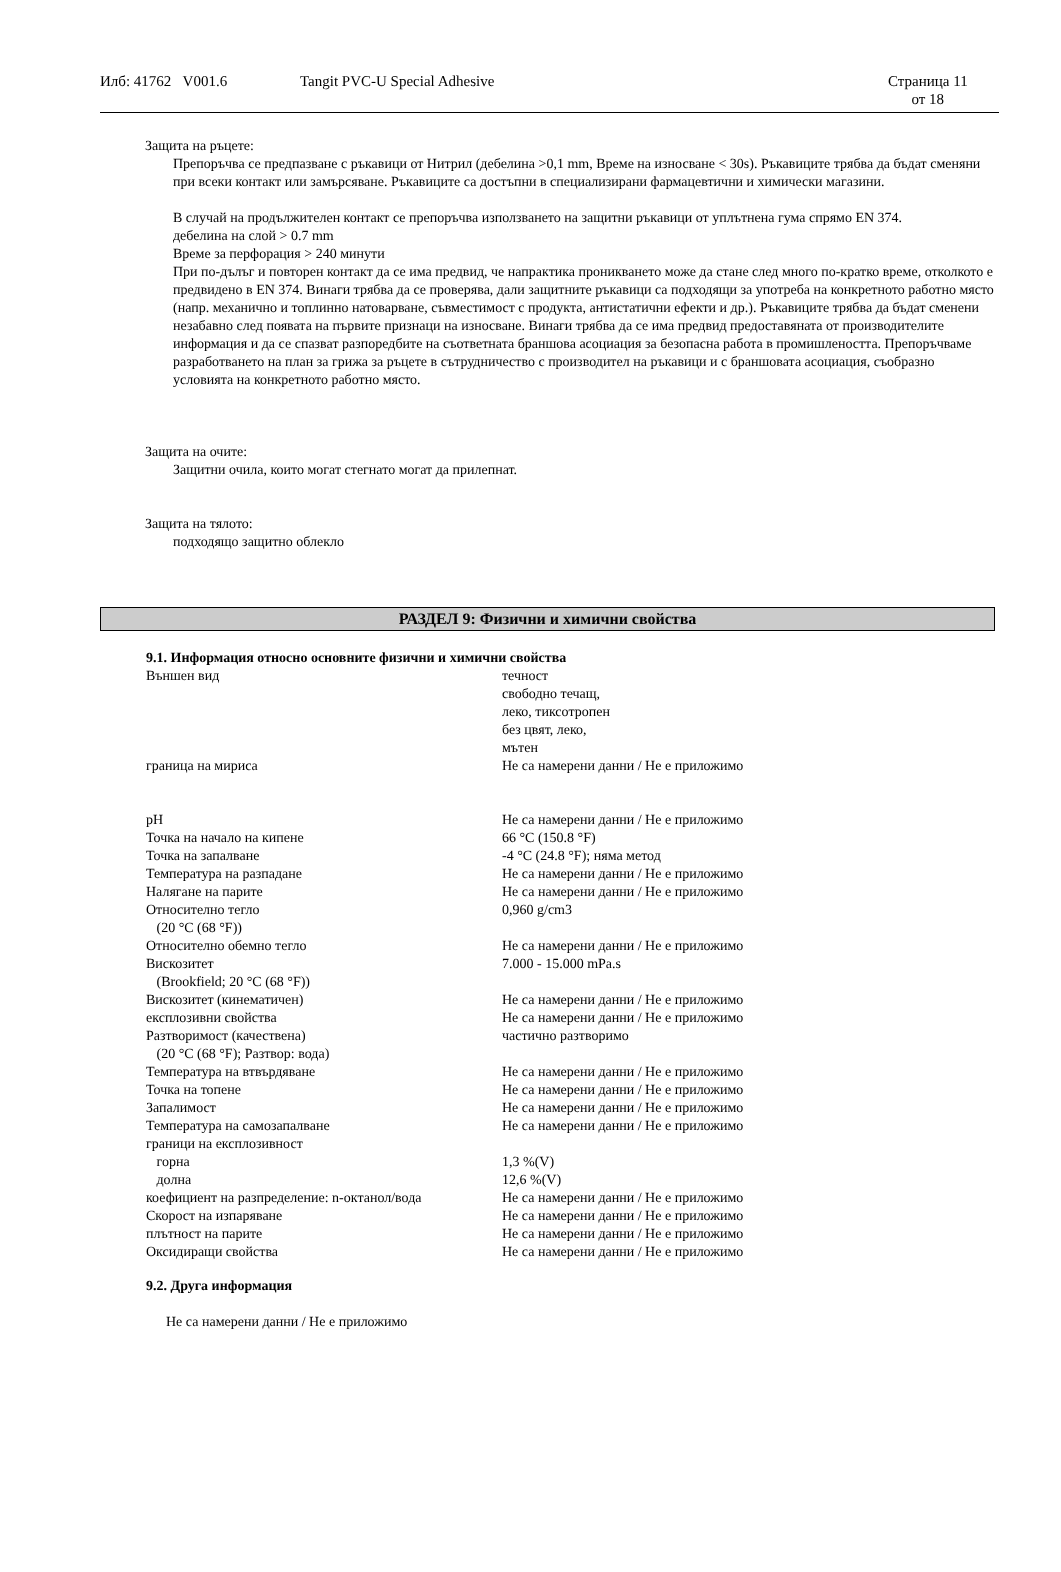Илб: 41762 V001.6 Tangit PVC-U Special Adhesive Страница 11
от 18
Защита на ръцете:
Препоръчва се предпазване с ръкавици от Нитрил (дебелина >0,1 mm, Време на износване < 30s). Ръкавиците трябва да бъдат сменяни при всеки контакт или замърсяване. Ръкавиците са достъпни в специализирани фармацевтични и химически магазини.
В случай на продължителен контакт се препоръчва използването на защитни ръкавици от уплътнена гума спрямо EN 374.
дебелина на слой > 0.7 mm
Време за перфорация > 240 минути
При по-дълъг и повторен контакт да се има предвид, че напрактика проникването може да стане след много по-кратко време, отколкото е предвидено в EN 374. Винаги трябва да се проверява, дали защитните ръкавици са подходящи за употреба на конкретното работно място (напр. механично и топлинно натоварване, съвместимост с продукта, антистатични ефекти и др.). Ръкавиците трябва да бъдат сменени незабавно след появата на първите признаци на износване. Винаги трябва да се има предвид предоставяната от производителите информация и да се спазват разпоредбите на съответната браншова асоциация за безопасна работа в промишлеността. Препоръчваме разработването на план за грижа за ръцете в сътрудничество с производител на ръкавици и с браншовата асоциация, съобразно условията на конкретното работно място.
Защита на очите:
Защитни очила, които могат стегнато могат да прилепнат.
Защита на тялото:
подходящо защитно облекло
РАЗДЕЛ 9: Физични и химични свойства
9.1. Информация относно основните физични и химични свойства
| Външен вид | течност свободно течащ, леко, тиксотропен без цвят, леко, мътен |
| граница на мириса | Не са намерени данни / Не е приложимо |
| pH | Не са намерени данни / Не е приложимо |
| Точка на начало на кипене | 66 °C (150.8 °F) |
| Точка на запалване | -4 °C (24.8 °F); няма метод |
| Температура на разпадане | Не са намерени данни / Не е приложимо |
| Налягане на парите | Не са намерени данни / Не е приложимо |
| Относително тегло (20 °C (68 °F)) | 0,960 g/cm3 |
| Относително обемно тегло | Не са намерени данни / Не е приложимо |
| Вискозитет (Brookfield; 20 °C (68 °F)) | 7.000 - 15.000 mPa.s |
| Вискозитет (кинематичен) | Не са намерени данни / Не е приложимо |
| експлозивни свойства | Не са намерени данни / Не е приложимо |
| Разтворимост (качествена) (20 °C (68 °F); Разтвор: вода) | частично разтворимо |
| Температура на втвърдяване | Не са намерени данни / Не е приложимо |
| Точка на топене | Не са намерени данни / Не е приложимо |
| Запалимост | Не са намерени данни / Не е приложимо |
| Температура на самозапалване | Не са намерени данни / Не е приложимо |
| граници на експлозивност | |
| горна | 1,3 %(V) |
| долна | 12,6 %(V) |
| коефициент на разпределение: n-октанол/вода | Не са намерени данни / Не е приложимо |
| Скорост на изпаряване | Не са намерени данни / Не е приложимо |
| плътност на парите | Не са намерени данни / Не е приложимо |
| Оксидиращи свойства | Не са намерени данни / Не е приложимо |
9.2. Друга информация
Не са намерени данни / Не е приложимо